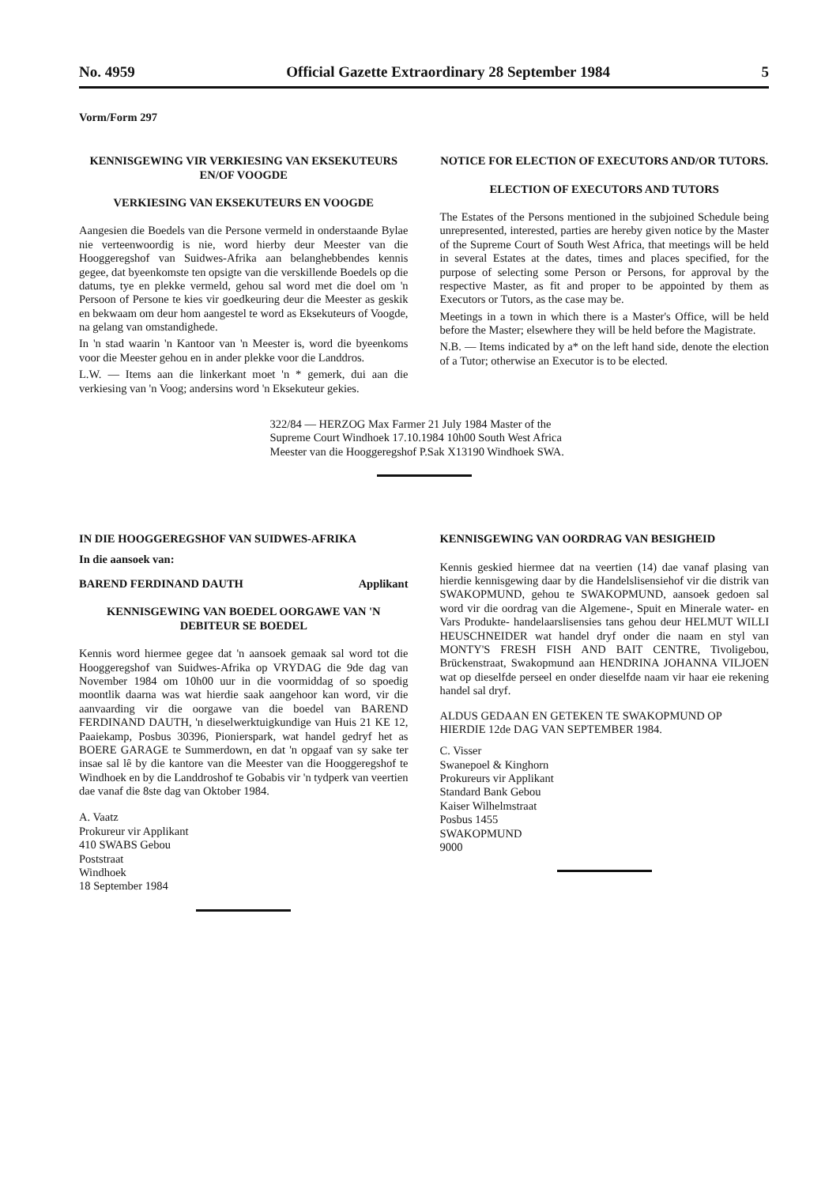No. 4959 Official Gazette Extraordinary 28 September 1984 5
Vorm/Form 297
KENNISGEWING VIR VERKIESING VAN EKSEKUTEURS EN/OF VOOGDE
VERKIESING VAN EKSEKUTEURS EN VOOGDE
Aangesien die Boedels van die Persone vermeld in onderstaande Bylae nie verteenwoordig is nie, word hierby deur Meester van die Hooggeregshof van Suidwes-Afrika aan belanghebbendes kennis gegee, dat byeenkomste ten opsigte van die verskillende Boedels op die datums, tye en plekke vermeld, gehou sal word met die doel om 'n Persoon of Persone te kies vir goedkeuring deur die Meester as geskik en bekwaam om deur hom aangestel te word as Eksekuteurs of Voogde, na gelang van omstandighede.
In 'n stad waarin 'n Kantoor van 'n Meester is, word die byeenkoms voor die Meester gehou en in ander plekke voor die Landdros.
L.W. — Items aan die linkerkant moet 'n * gemerk, dui aan die verkiesing van 'n Voog; andersins word 'n Eksekuteur gekies.
NOTICE FOR ELECTION OF EXECUTORS AND/OR TUTORS.
ELECTION OF EXECUTORS AND TUTORS
The Estates of the Persons mentioned in the subjoined Schedule being unrepresented, interested, parties are hereby given notice by the Master of the Supreme Court of South West Africa, that meetings will be held in several Estates at the dates, times and places specified, for the purpose of selecting some Person or Persons, for approval by the respective Master, as fit and proper to be appointed by them as Executors or Tutors, as the case may be.
Meetings in a town in which there is a Master's Office, will be held before the Master; elsewhere they will be held before the Magistrate.
N.B. — Items indicated by a* on the left hand side, denote the election of a Tutor; otherwise an Executor is to be elected.
322/84 — HERZOG Max Farmer 21 July 1984 Master of the Supreme Court Windhoek 17.10.1984 10h00 South West Africa Meester van die Hooggeregshof P.Sak X13190 Windhoek SWA.
IN DIE HOOGGEREGSHOF VAN SUIDWES-AFRIKA
In die aansoek van:
BAREND FERDINAND DAUTH Applikant
KENNISGEWING VAN BOEDEL OORGAWE VAN 'N DEBITEUR SE BOEDEL
Kennis word hiermee gegee dat 'n aansoek gemaak sal word tot die Hooggeregshof van Suidwes-Afrika op VRYDAG die 9de dag van November 1984 om 10h00 uur in die voormiddag of so spoedig moontlik daarna was wat hierdie saak aangehoor kan word, vir die aanvaarding vir die oorgawe van die boedel van BAREND FERDINAND DAUTH, 'n dieselwerktuigkundige van Huis 21 KE 12, Paaiekamp, Posbus 30396, Pionierspark, wat handel gedryf het as BOERE GARAGE te Summerdown, en dat 'n opgaaf van sy sake ter insae sal lê by die kantore van die Meester van die Hooggeregshof te Windhoek en by die Landdroshof te Gobabis vir 'n tydperk van veertien dae vanaf die 8ste dag van Oktober 1984.
A. Vaatz
Prokureur vir Applikant
410 SWABS Gebou
Poststraat
Windhoek
18 September 1984
KENNISGEWING VAN OORDRAG VAN BESIGHEID
Kennis geskied hiermee dat na veertien (14) dae vanaf plasing van hierdie kennisgewing daar by die Handelslisensiehof vir die distrik van SWAKOPMUND, gehou te SWAKOPMUND, aansoek gedoen sal word vir die oordrag van die Algemene-, Spuit en Minerale water- en Vars Produkte- handelaarslisensies tans gehou deur HELMUT WILLI HEUSCHNEIDER wat handel dryf onder die naam en styl van MONTY'S FRESH FISH AND BAIT CENTRE, Tivoligebou, Brückenstraat, Swakopmund aan HENDRINA JOHANNA VILJOEN wat op dieselfde perseel en onder dieselfde naam vir haar eie rekening handel sal dryf.
ALDUS GEDAAN EN GETEKEN TE SWAKOPMUND OP HIERDIE 12de DAG VAN SEPTEMBER 1984.
C. Visser
Swanepoel & Kinghorn
Prokureurs vir Applikant
Standard Bank Gebou
Kaiser Wilhelmstraat
Posbus 1455
SWAKOPMUND
9000